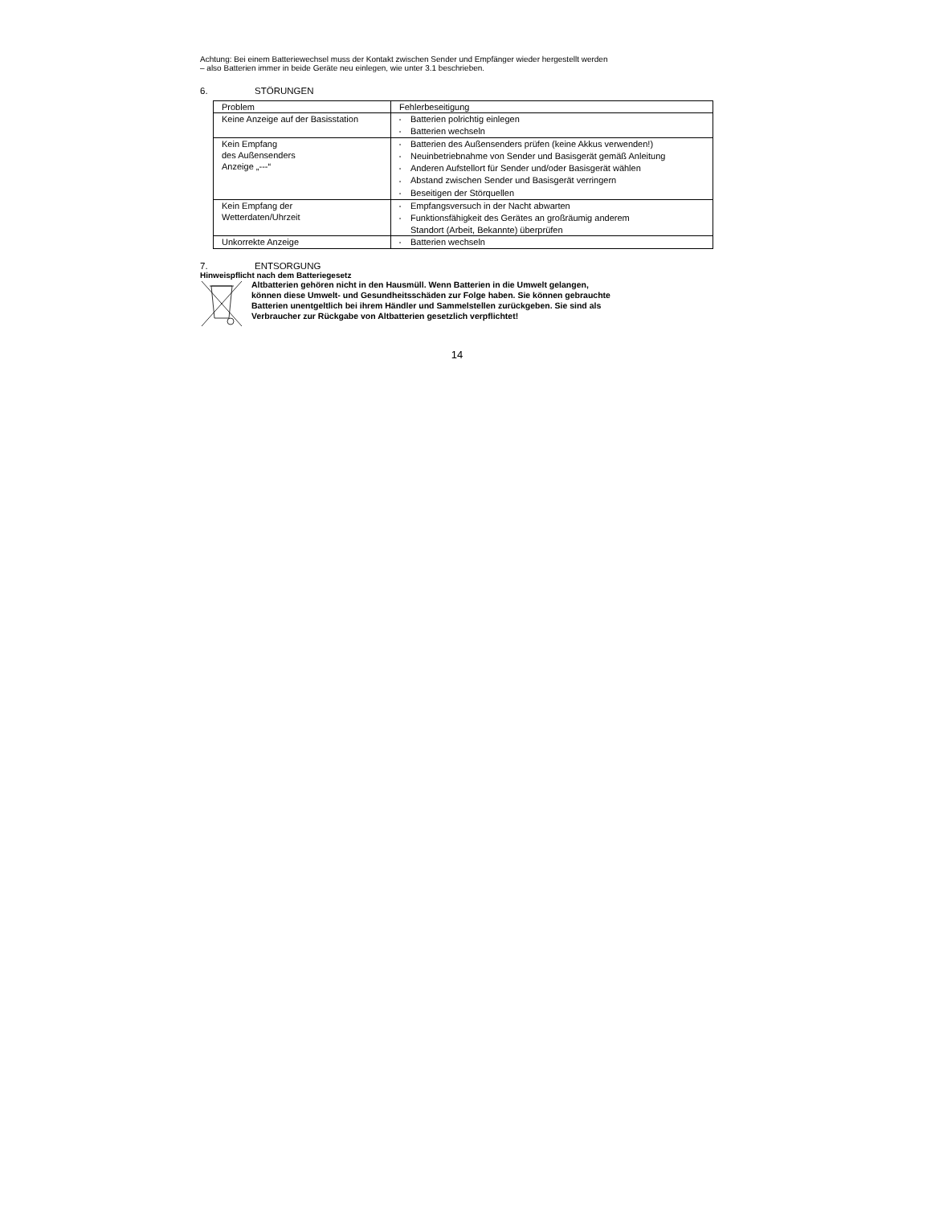Achtung: Bei einem Batteriewechsel muss der Kontakt zwischen Sender und Empfänger wieder hergestellt werden
– also Batterien immer in beide Geräte neu einlegen, wie unter 3.1 beschrieben.
6. STÖRUNGEN
| Problem | Fehlerbeseitigung |
| Keine Anzeige auf der Basisstation | • Batterien polrichtig einlegen • Batterien wechseln |
| Kein Empfang des Außensenders Anzeige „---“ | • Batterien des Außensenders prüfen (keine Akkus verwenden!) • Neuinbetriebnahme von Sender und Basisgerät gemäß Anleitung • Anderen Aufstellort für Sender und/oder Basisgerät wählen • Abstand zwischen Sender und Basisgerät verringern • Beseitigen der Störquellen |
| Kein Empfang der Wetterdaten/Uhrzeit | • Empfangsversuch in der Nacht abwarten • Funktionsfähigkeit des Gerätes an großräumig anderem Standort (Arbeit, Bekannte) überprüfen |
| Unkorrekte Anzeige | • Batterien wechseln |
7. ENTSORGUNG
Hinweispflicht nach dem Batteriegesetz
Altbatterien gehören nicht in den Hausmüll. Wenn Batterien in die Umwelt gelangen,
können diese Umwelt- und Gesundheitsschäden zur Folge haben. Sie können gebrauchte
Batterien unentgeltlich bei ihrem Händler und Sammelstellen zurückgeben. Sie sind als
Verbraucher zur Rückgabe von Altbatterien gesetzlich verpflichtet!
14